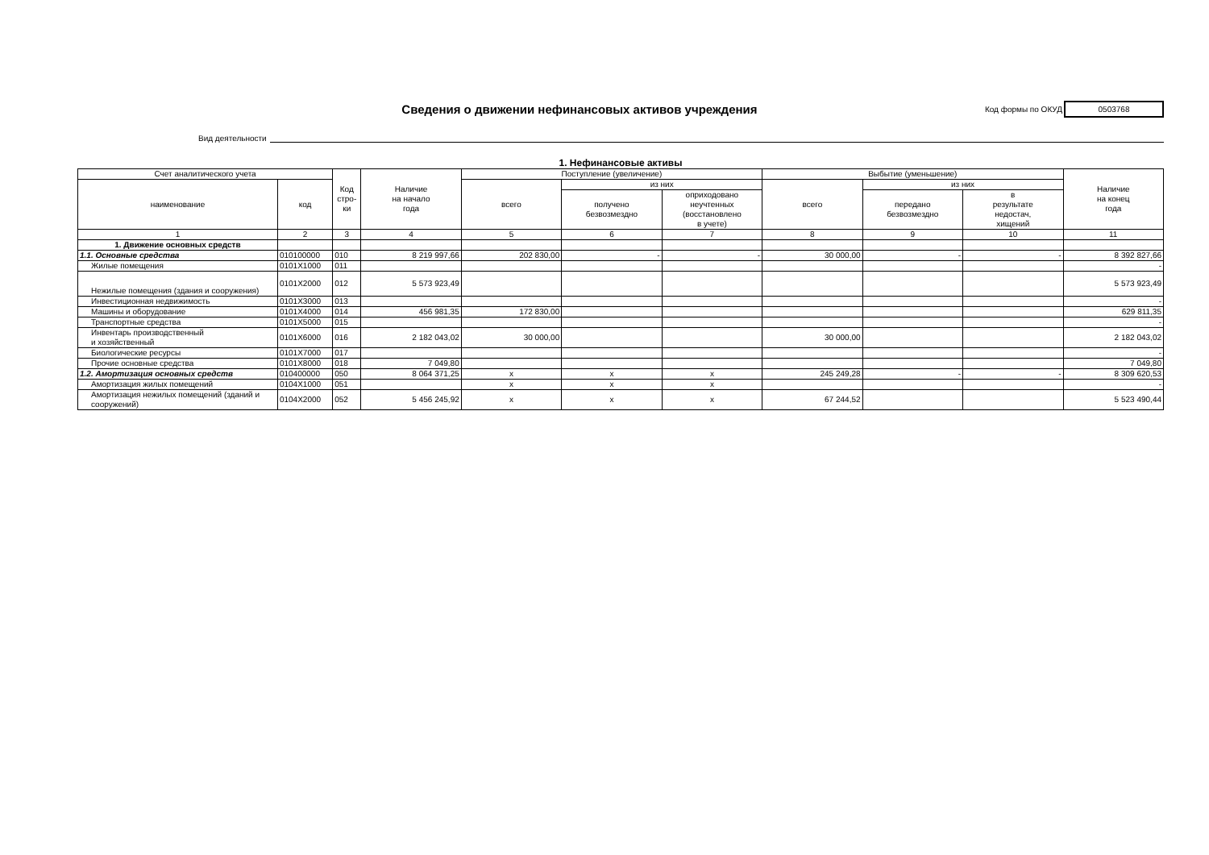Сведения о движении нефинансовых активов учреждения
Код формы по ОКУД
0503768
Вид деятельности
1. Нефинансовые активы
| Счет аналитического учета | | Код стро- ки | Наличие на начало года | Поступление (увеличение) | | | Выбытие (уменьшение) | | | Наличие на конец года |
| --- | --- | --- | --- | --- | --- | --- | --- | --- | --- | --- |
| наименование | код | | | всего | из них | | всего | из них | | |
| | | | | | получено безвозмездно | оприходовано неучтенных (восстановлено в учете) | | передано безвозмездно | в результате недостач, хищений | |
| 1 | 2 | 3 | 4 | 5 | 6 | 7 | 8 | 9 | 10 | 11 |
| 1. Движение основных средств | | | | | | | | | | |
| 1.1. Основные средства | 010100000 | 010 | 8 219 997,66 | 202 830,00 | - | - | 30 000,00 | - | - | 8 392 827,66 |
| Жилые помещения | 0101X1000 | 011 | | | | | | | | - |
| Нежилые помещения (здания и сооружения) | 0101X2000 | 012 | 5 573 923,49 | | | | | | | 5 573 923,49 |
| Инвестиционная недвижимость | 0101X3000 | 013 | | | | | | | | - |
| Машины и оборудование | 0101X4000 | 014 | 456 981,35 | 172 830,00 | | | | | | 629 811,35 |
| Транспортные средства | 0101X5000 | 015 | | | | | | | | - |
| Инвентарь производственный и хозяйственный | 0101X6000 | 016 | 2 182 043,02 | 30 000,00 | | | 30 000,00 | | | 2 182 043,02 |
| Биологические ресурсы | 0101X7000 | 017 | | | | | | | | - |
| Прочие основные средства | 0101X8000 | 018 | 7 049,80 | | | | | | | 7 049,80 |
| 1.2. Амортизация основных средств | 010400000 | 050 | 8 064 371,25 | x | x | x | 245 249,28 | - | - | 8 309 620,53 |
| Амортизация жилых помещений | 0104X1000 | 051 | | x | x | x | | | | - |
| Амортизация нежилых помещений (зданий и сооружений) | 0104X2000 | 052 | 5 456 245,92 | x | x | x | 67 244,52 | | | 5 523 490,44 |